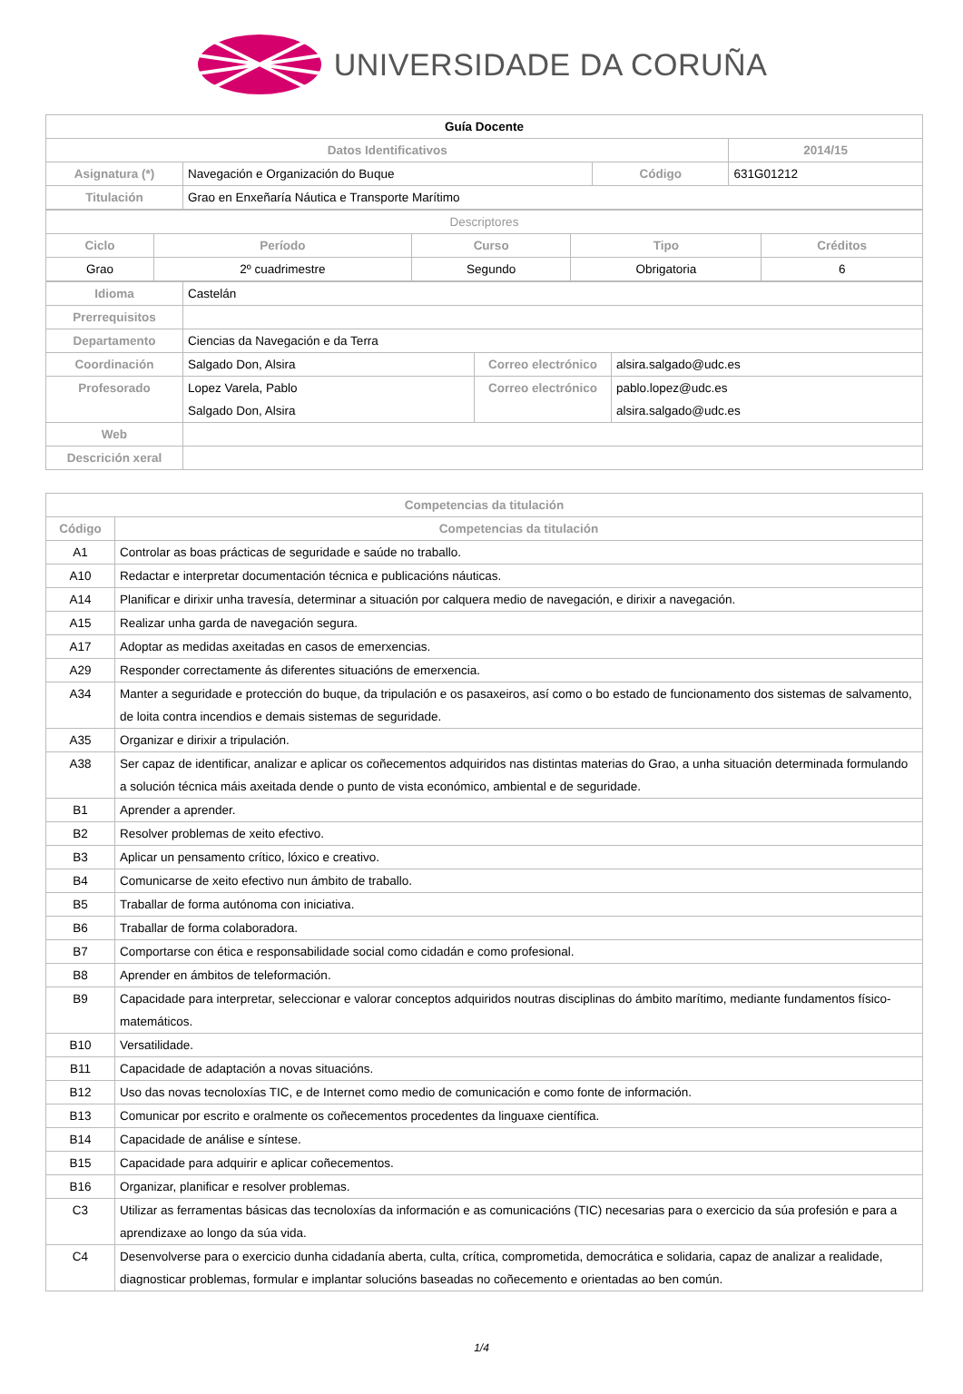UNIVERSIDADE DA CORUÑA
| Guía Docente | | | |
| Datos Identificativos | | | 2014/15 |
| Asignatura (*) | Navegación e Organización do Buque | Código | 631G01212 |
| Titulación | Grao en Enxeñaría Náutica e Transporte Marítimo | | |
| Descriptores | | | | |
| Ciclo | Período | Curso | Tipo | Créditos |
| Grao | 2º cuadrimestre | Segundo | Obrigatoria | 6 |
| Idioma | Castelán | | |
| Prerrequisitos | | | |
| Departamento | Ciencias da Navegación e da Terra | | |
| Coordinación | Salgado Don, Alsira | Correo electrónico | alsira.salgado@udc.es |
| Profesorado | Lopez Varela, Pablo Salgado Don, Alsira | Correo electrónico | pablo.lopez@udc.es alsira.salgado@udc.es |
| Web | | | |
| Descrición xeral | | | |
| Competencias da titulación | |
| --- | --- |
| Código | Competencias da titulación |
| A1 | Controlar as boas prácticas de seguridade e saúde no traballo. |
| A10 | Redactar e interpretar documentación técnica e publicacións náuticas. |
| A14 | Planificar e dirixir unha travesía, determinar a situación por calquera medio de navegación, e dirixir a navegación. |
| A15 | Realizar unha garda de navegación segura. |
| A17 | Adoptar as medidas axeitadas en casos de emerxencias. |
| A29 | Responder correctamente ás diferentes situacións de emerxencia. |
| A34 | Manter a seguridade e protección do buque, da tripulación e os pasaxeiros, así como o bo estado de funcionamento dos sistemas de salvamento, de loita contra incendios e demais sistemas de seguridade. |
| A35 | Organizar e dirixir a tripulación. |
| A38 | Ser capaz de identificar, analizar e aplicar os coñecementos adquiridos nas distintas materias do Grao, a unha situación determinada formulando a solución técnica máis axeitada dende o punto de vista económico, ambiental e de seguridade. |
| B1 | Aprender a aprender. |
| B2 | Resolver problemas de xeito efectivo. |
| B3 | Aplicar un pensamento crítico, lóxico e creativo. |
| B4 | Comunicarse de xeito efectivo nun ámbito de traballo. |
| B5 | Traballar de forma autónoma con iniciativa. |
| B6 | Traballar de forma colaboradora. |
| B7 | Comportarse con ética e responsabilidade social como cidadán e como profesional. |
| B8 | Aprender en ámbitos de teleformación. |
| B9 | Capacidade para interpretar, seleccionar e valorar conceptos adquiridos noutras disciplinas do ámbito marítimo, mediante fundamentos físico-matemáticos. |
| B10 | Versatilidade. |
| B11 | Capacidade de adaptación a novas situacións. |
| B12 | Uso das novas tecnoloxías TIC, e de Internet como medio de comunicación e como fonte de información. |
| B13 | Comunicar por escrito e oralmente os coñecementos procedentes da linguaxe científica. |
| B14 | Capacidade de análise e síntese. |
| B15 | Capacidade para adquirir e aplicar coñecementos. |
| B16 | Organizar, planificar e resolver problemas. |
| C3 | Utilizar as ferramentas básicas das tecnoloxías da información e as comunicacións (TIC) necesarias para o exercicio da súa profesión e para a aprendizaxe ao longo da súa vida. |
| C4 | Desenvolverse para o exercicio dunha cidadanía aberta, culta, crítica, comprometida, democrática e solidaria, capaz de analizar a realidade, diagnosticar problemas, formular e implantar solucións baseadas no coñecemento e orientadas ao ben común. |
1/4